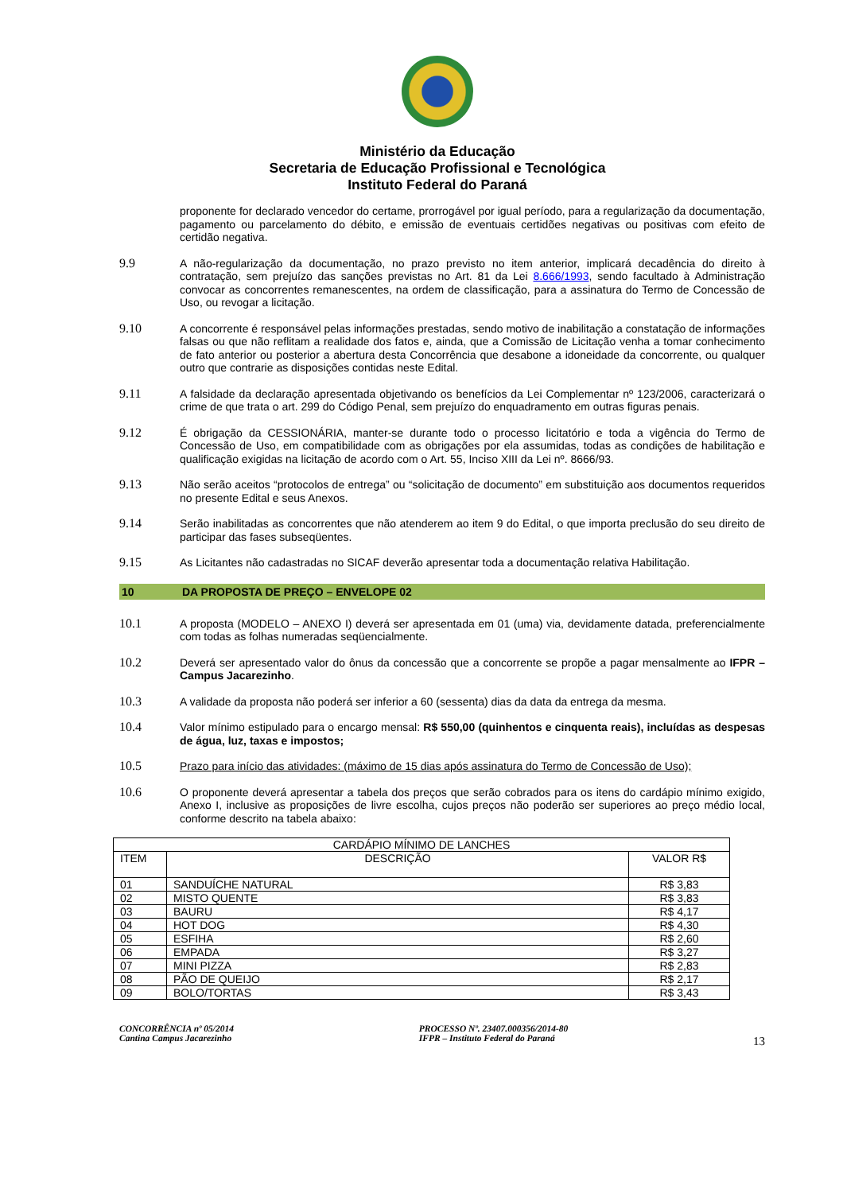Ministério da Educação
Secretaria de Educação Profissional e Tecnológica
Instituto Federal do Paraná
proponente for declarado vencedor do certame, prorrogável por igual período, para a regularização da documentação, pagamento ou parcelamento do débito, e emissão de eventuais certidões negativas ou positivas com efeito de certidão negativa.
9.9 A não-regularização da documentação, no prazo previsto no item anterior, implicará decadência do direito à contratação, sem prejuízo das sanções previstas no Art. 81 da Lei 8.666/1993, sendo facultado à Administração convocar as concorrentes remanescentes, na ordem de classificação, para a assinatura do Termo de Concessão de Uso, ou revogar a licitação.
9.10 A concorrente é responsável pelas informações prestadas, sendo motivo de inabilitação a constatação de informações falsas ou que não reflitam a realidade dos fatos e, ainda, que a Comissão de Licitação venha a tomar conhecimento de fato anterior ou posterior a abertura desta Concorrência que desabone a idoneidade da concorrente, ou qualquer outro que contrarie as disposições contidas neste Edital.
9.11 A falsidade da declaração apresentada objetivando os benefícios da Lei Complementar nº 123/2006, caracterizará o crime de que trata o art. 299 do Código Penal, sem prejuízo do enquadramento em outras figuras penais.
9.12 É obrigação da CESSIONÁRIA, manter-se durante todo o processo licitatório e toda a vigência do Termo de Concessão de Uso, em compatibilidade com as obrigações por ela assumidas, todas as condições de habilitação e qualificação exigidas na licitação de acordo com o Art. 55, Inciso XIII da Lei nº. 8666/93.
9.13 Não serão aceitos “protocolos de entrega” ou “solicitação de documento” em substituição aos documentos requeridos no presente Edital e seus Anexos.
9.14 Serão inabilitadas as concorrentes que não atenderem ao item 9 do Edital, o que importa preclusão do seu direito de participar das fases subseqüentes.
9.15 As Licitantes não cadastradas no SICAF deverão apresentar toda a documentação relativa Habilitação.
10 DA PROPOSTA DE PREÇO – ENVELOPE 02
10.1 A proposta (MODELO – ANEXO I) deverá ser apresentada em 01 (uma) via, devidamente datada, preferencialmente com todas as folhas numeradas seqüencialmente.
10.2 Deverá ser apresentado valor do ônus da concessão que a concorrente se propõe a pagar mensalmente ao IFPR – Campus Jacarezinho.
10.3 A validade da proposta não poderá ser inferior a 60 (sessenta) dias da data da entrega da mesma.
10.4 Valor mínimo estipulado para o encargo mensal: R$ 550,00 (quinhentos e cinquenta reais), incluídas as despesas de água, luz, taxas e impostos;
10.5 Prazo para início das atividades: (máximo de 15 dias após assinatura do Termo de Concessão de Uso);
10.6 O proponente deverá apresentar a tabela dos preços que serão cobrados para os itens do cardápio mínimo exigido, Anexo I, inclusive as proposições de livre escolha, cujos preços não poderão ser superiores ao preço médio local, conforme descrito na tabela abaixo:
| CARDÁPIO MÍNIMO DE LANCHES | | |
| --- | --- | --- |
| ITEM | DESCRIÇÃO | VALOR R$ |
| 01 | SANDUÍCHE NATURAL | R$ 3,83 |
| 02 | MISTO QUENTE | R$ 3,83 |
| 03 | BAURU | R$ 4,17 |
| 04 | HOT DOG | R$ 4,30 |
| 05 | ESFIHA | R$ 2,60 |
| 06 | EMPADA | R$ 3,27 |
| 07 | MINI PIZZA | R$ 2,83 |
| 08 | PÃO DE QUEIJO | R$ 2,17 |
| 09 | BOLO/TORTAS | R$ 3,43 |
CONCORRÊNCIA nº 05/2014
Cantina Campus Jacarezinho
PROCESSO Nº. 23407.000356/2014-80
IFPR – Instituto Federal do Paraná
13